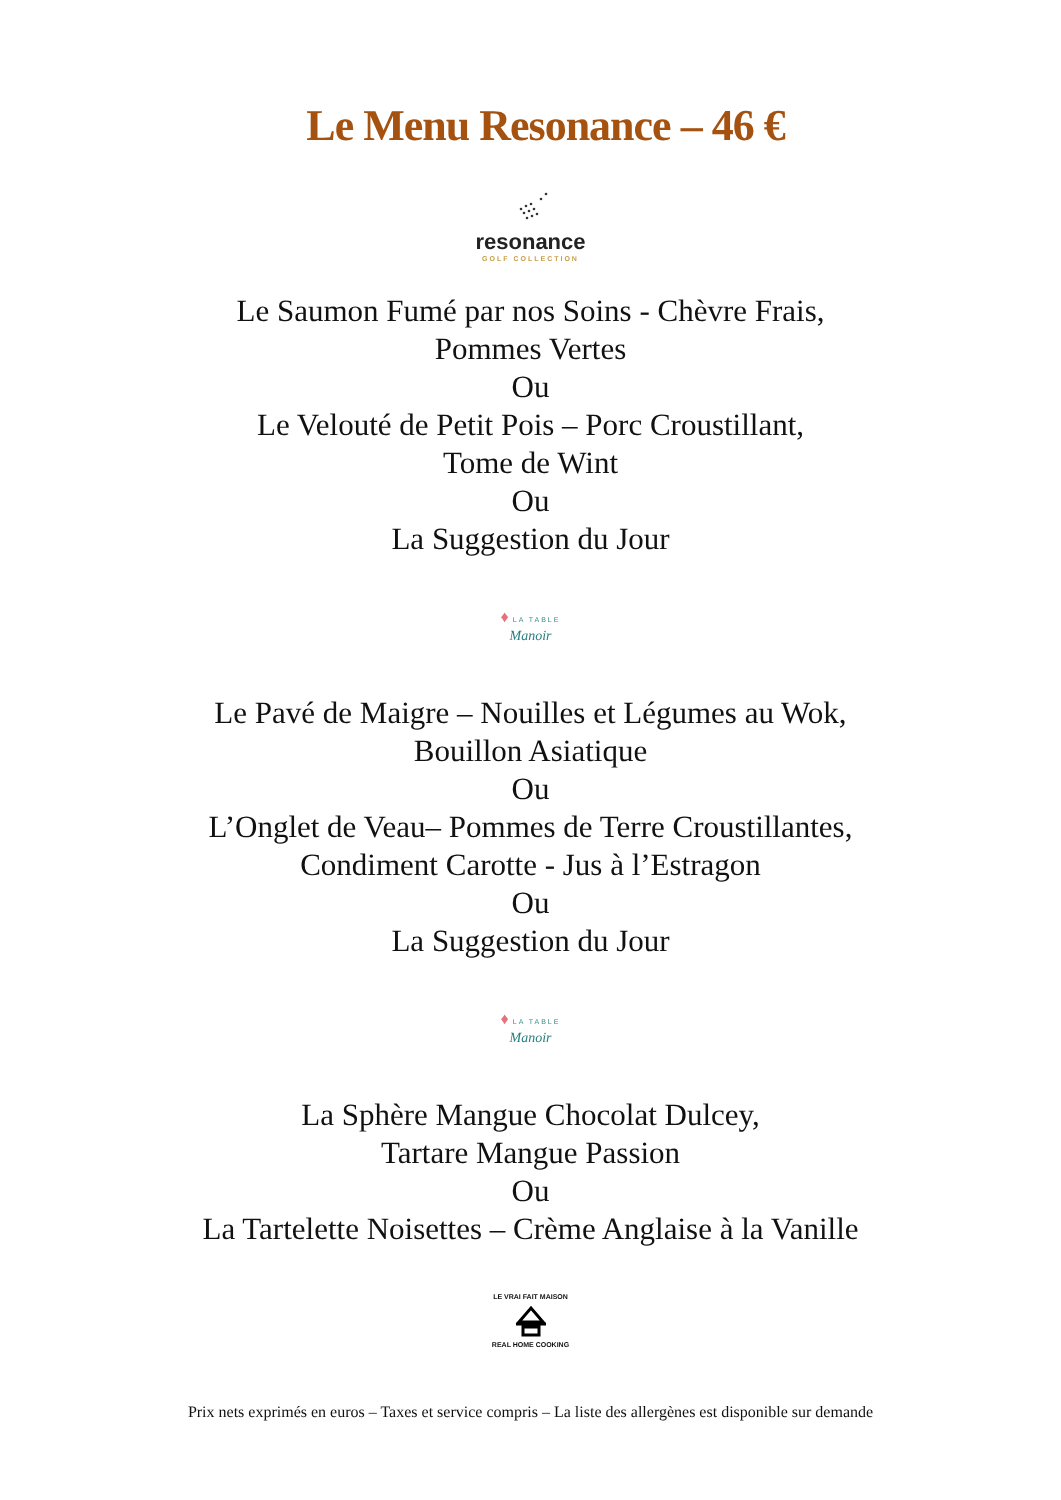Le Menu Resonance – 46 €
resonance
GOLF COLLECTION
Le Saumon Fumé par nos Soins - Chèvre Frais,
Pommes Vertes
Ou
Le Velouté de Petit Pois – Porc Croustillant,
Tome de Wint
Ou
La Suggestion du Jour
♦ LA TABLE
Manoir
Le Pavé de Maigre – Nouilles et Légumes au Wok,
Bouillon Asiatique
Ou
L’Onglet de Veau– Pommes de Terre Croustillantes,
Condiment Carotte - Jus à l’Estragon
Ou
La Suggestion du Jour
♦ LA TABLE
Manoir
La Sphère Mangue Chocolat Dulcey,
Tartare Mangue Passion
Ou
La Tartelette Noisettes – Crème Anglaise à la Vanille
LE VRAI FAIT MAISON
REAL HOME COOKING
Prix nets exprimés en euros – Taxes et service compris – La liste des allergènes est disponible sur demande